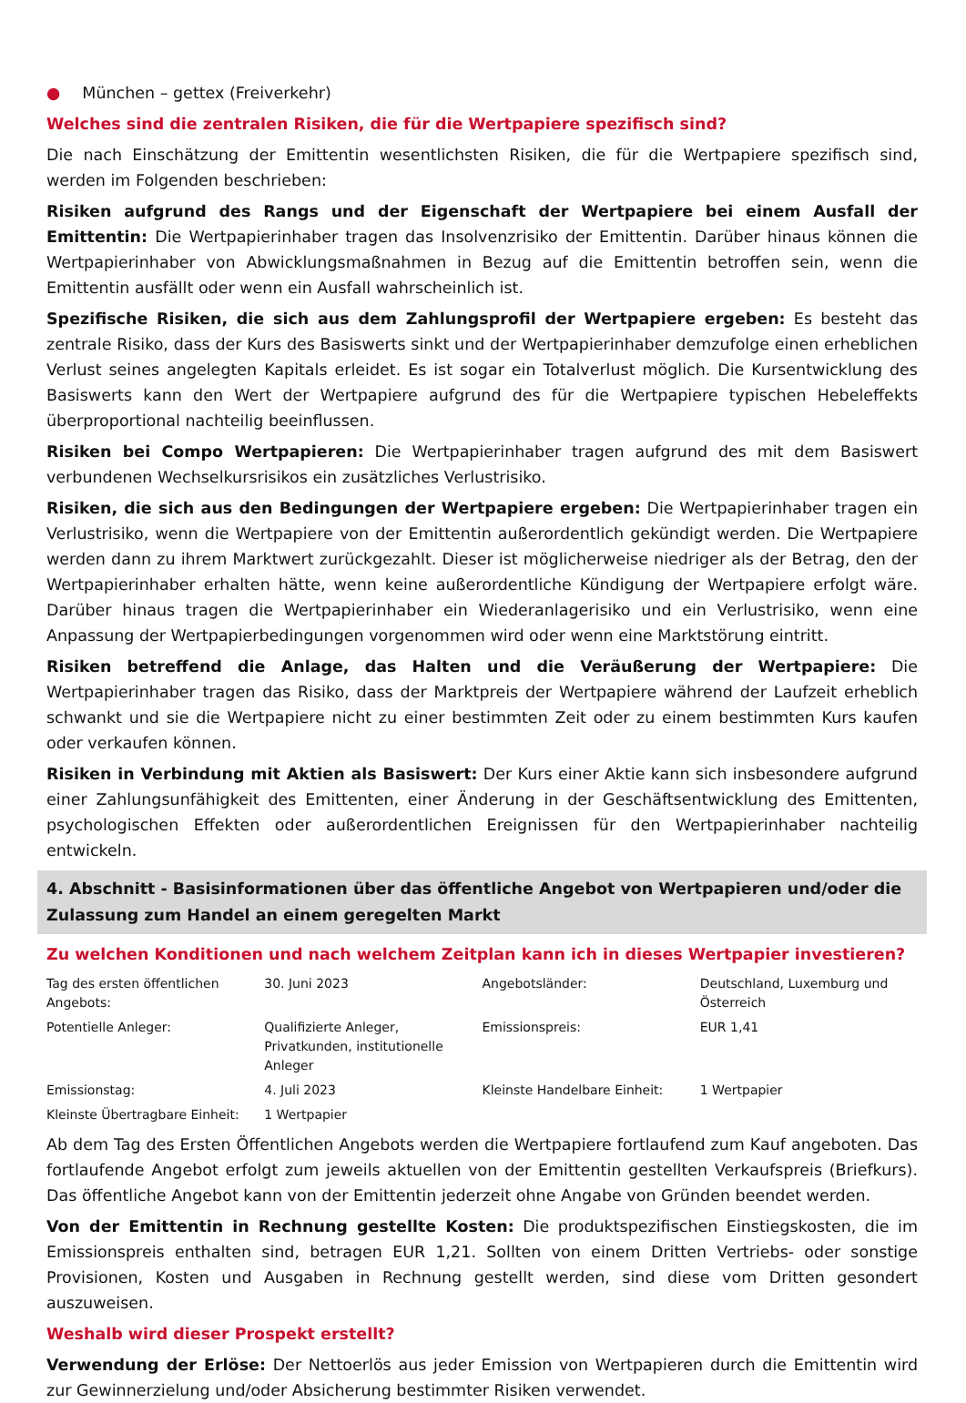● München – gettex (Freiverkehr)
Welches sind die zentralen Risiken, die für die Wertpapiere spezifisch sind?
Die nach Einschätzung der Emittentin wesentlichsten Risiken, die für die Wertpapiere spezifisch sind, werden im Folgenden beschrieben:
Risiken aufgrund des Rangs und der Eigenschaft der Wertpapiere bei einem Ausfall der Emittentin: Die Wertpapierinhaber tragen das Insolvenzrisiko der Emittentin. Darüber hinaus können die Wertpapierinhaber von Abwicklungsmaßnahmen in Bezug auf die Emittentin betroffen sein, wenn die Emittentin ausfällt oder wenn ein Ausfall wahrscheinlich ist.
Spezifische Risiken, die sich aus dem Zahlungsprofil der Wertpapiere ergeben: Es besteht das zentrale Risiko, dass der Kurs des Basiswerts sinkt und der Wertpapierinhaber demzufolge einen erheblichen Verlust seines angelegten Kapitals erleidet. Es ist sogar ein Totalverlust möglich. Die Kursentwicklung des Basiswerts kann den Wert der Wertpapiere aufgrund des für die Wertpapiere typischen Hebeleffekts überproportional nachteilig beeinflussen.
Risiken bei Compo Wertpapieren: Die Wertpapierinhaber tragen aufgrund des mit dem Basiswert verbundenen Wechselkursrisikos ein zusätzliches Verlustrisiko.
Risiken, die sich aus den Bedingungen der Wertpapiere ergeben: Die Wertpapierinhaber tragen ein Verlustrisiko, wenn die Wertpapiere von der Emittentin außerordentlich gekündigt werden. Die Wertpapiere werden dann zu ihrem Marktwert zurückgezahlt. Dieser ist möglicherweise niedriger als der Betrag, den der Wertpapierinhaber erhalten hätte, wenn keine außerordentliche Kündigung der Wertpapiere erfolgt wäre. Darüber hinaus tragen die Wertpapierinhaber ein Wiederanlagerisiko und ein Verlustrisiko, wenn eine Anpassung der Wertpapierbedingungen vorgenommen wird oder wenn eine Marktstörung eintritt.
Risiken betreffend die Anlage, das Halten und die Veräußerung der Wertpapiere: Die Wertpapierinhaber tragen das Risiko, dass der Marktpreis der Wertpapiere während der Laufzeit erheblich schwankt und sie die Wertpapiere nicht zu einer bestimmten Zeit oder zu einem bestimmten Kurs kaufen oder verkaufen können.
Risiken in Verbindung mit Aktien als Basiswert: Der Kurs einer Aktie kann sich insbesondere aufgrund einer Zahlungsunfähigkeit des Emittenten, einer Änderung in der Geschäftsentwicklung des Emittenten, psychologischen Effekten oder außerordentlichen Ereignissen für den Wertpapierinhaber nachteilig entwickeln.
4. Abschnitt - Basisinformationen über das öffentliche Angebot von Wertpapieren und/oder die Zulassung zum Handel an einem geregelten Markt
Zu welchen Konditionen und nach welchem Zeitplan kann ich in dieses Wertpapier investieren?
| Tag des ersten öffentlichen Angebots: | 30. Juni 2023 | Angebotsländer: | Deutschland, Luxemburg und Österreich |
| Potentielle Anleger: | Qualifizierte Anleger, Privatkunden, institutionelle Anleger | Emissionspreis: | EUR 1,41 |
| Emissionstag: | 4. Juli 2023 | Kleinste Handelbare Einheit: | 1 Wertpapier |
| Kleinste Übertragbare Einheit: | 1 Wertpapier | | |
Ab dem Tag des Ersten Öffentlichen Angebots werden die Wertpapiere fortlaufend zum Kauf angeboten. Das fortlaufende Angebot erfolgt zum jeweils aktuellen von der Emittentin gestellten Verkaufspreis (Briefkurs). Das öffentliche Angebot kann von der Emittentin jederzeit ohne Angabe von Gründen beendet werden.
Von der Emittentin in Rechnung gestellte Kosten: Die produktspezifischen Einstiegskosten, die im Emissionspreis enthalten sind, betragen EUR 1,21. Sollten von einem Dritten Vertriebs- oder sonstige Provisionen, Kosten und Ausgaben in Rechnung gestellt werden, sind diese vom Dritten gesondert auszuweisen.
Weshalb wird dieser Prospekt erstellt?
Verwendung der Erlöse: Der Nettoerlös aus jeder Emission von Wertpapieren durch die Emittentin wird zur Gewinnerzielung und/oder Absicherung bestimmter Risiken verwendet.